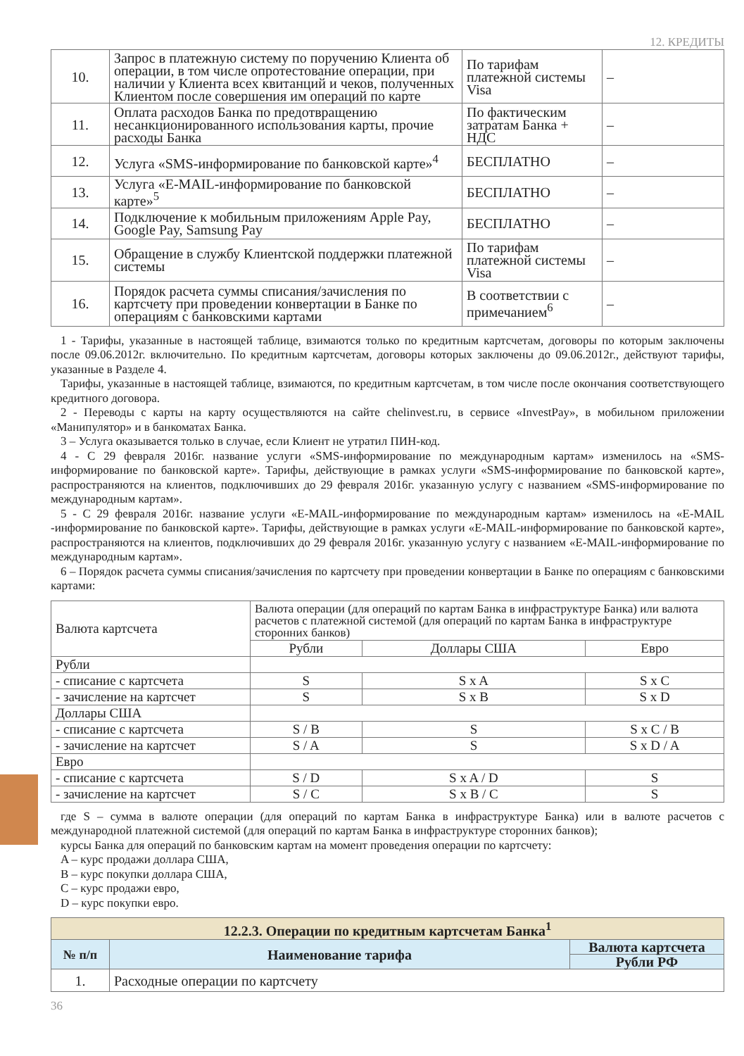12. КРЕДИТЫ
| 10. | Запрос в платежную систему по поручению Клиента об операции, в том числе опротестование операции, при наличии у Клиента всех квитанций и чеков, полученных Клиентом после совершения им операций по карте | По тарифам платежной системы Visa | – |
| 11. | Оплата расходов Банка по предотвращению несанкционированного использования карты, прочие расходы Банка | По фактическим затратам Банка + НДС | – |
| 12. | Услуга «SMS-информирование по банковской карте»<sup>4</sup> | БЕСПЛАТНО | – |
| 13. | Услуга «E-MAIL-информирование по банковской карте»<sup>5</sup> | БЕСПЛАТНО | – |
| 14. | Подключение к мобильным приложениям Apple Pay, Google Pay, Samsung Pay | БЕСПЛАТНО | – |
| 15. | Обращение в службу Клиентской поддержки платежной системы | По тарифам платежной системы Visa | – |
| 16. | Порядок расчета суммы списания/зачисления по картсчету при проведении конвертации в Банке по операциям с банковскими картами | В соответствии с примечанием<sup>6</sup> | – |
1 - Тарифы, указанные в настоящей таблице, взимаются только по кредитным картсчетам, договоры по которым заключены после 09.06.2012г. включительно. По кредитным картсчетам, договоры которых заключены до 09.06.2012г., действуют тарифы, указанные в Разделе 4.
Тарифы, указанные в настоящей таблице, взимаются, по кредитным картсчетам, в том числе после окончания соответствующего кредитного договора.
2 - Переводы с карты на карту осуществляются на сайте chelinvest.ru, в сервисе «InvestPay», в мобильном приложении «Манипулятор» и в банкоматах Банка.
3 – Услуга оказывается только в случае, если Клиент не утратил ПИН-код.
4 - С 29 февраля 2016г. название услуги «SMS-информирование по международным картам» изменилось на «SMS-информирование по банковской карте». Тарифы, действующие в рамках услуги «SMS-информирование по банковской карте», распространяются на клиентов, подключивших до 29 февраля 2016г. указанную услугу с названием «SMS-информирование по международным картам».
5 - С 29 февраля 2016г. название услуги «E-MAIL-информирование по международным картам» изменилось на «E-MAIL -информирование по банковской карте». Тарифы, действующие в рамках услуги «E-MAIL-информирование по банковской карте», распространяются на клиентов, подключивших до 29 февраля 2016г. указанную услугу с названием «E-MAIL-информирование по международным картам».
6 – Порядок расчета суммы списания/зачисления по картсчету при проведении конвертации в Банке по операциям с банковскими картами:
| Валюта картсчета | Валюта операции (для операций по картам Банка в инфраструктуре Банка) или валюта расчетов с платежной системой (для операций по картам Банка в инфраструктуре сторонних банков) | | |
| | Рубли | Доллары США | Евро |
| Рубли | | | |
| - списание с картсчета | S | S x A | S x C |
| - зачисление на картсчет | S | S x B | S x D |
| Доллары США | | | |
| - списание с картсчета | S / B | S | S x C / B |
| - зачисление на картсчет | S / A | S | S x D / A |
| Евро | | | |
| - списание с картсчета | S / D | S x A / D | S |
| - зачисление на картсчет | S / C | S x B / C | S |
где S – сумма в валюте операции (для операций по картам Банка в инфраструктуре Банка) или в валюте расчетов с международной платежной системой (для операций по картам Банка в инфраструктуре сторонних банков);
курсы Банка для операций по банковским картам на момент проведения операции по картсчету:
A – курс продажи доллара США,
B – курс покупки доллара США,
C – курс продажи евро,
D – курс покупки евро.
| 12.2.3. Операции по кредитным картсчетам Банка<sup>1</sup> | | |
| --- | --- | --- |
| № п/п | Наименование тарифа | Валюта картсчета |
| | | Рубли РФ |
| 1. | Расходные операции по картсчету | |
36